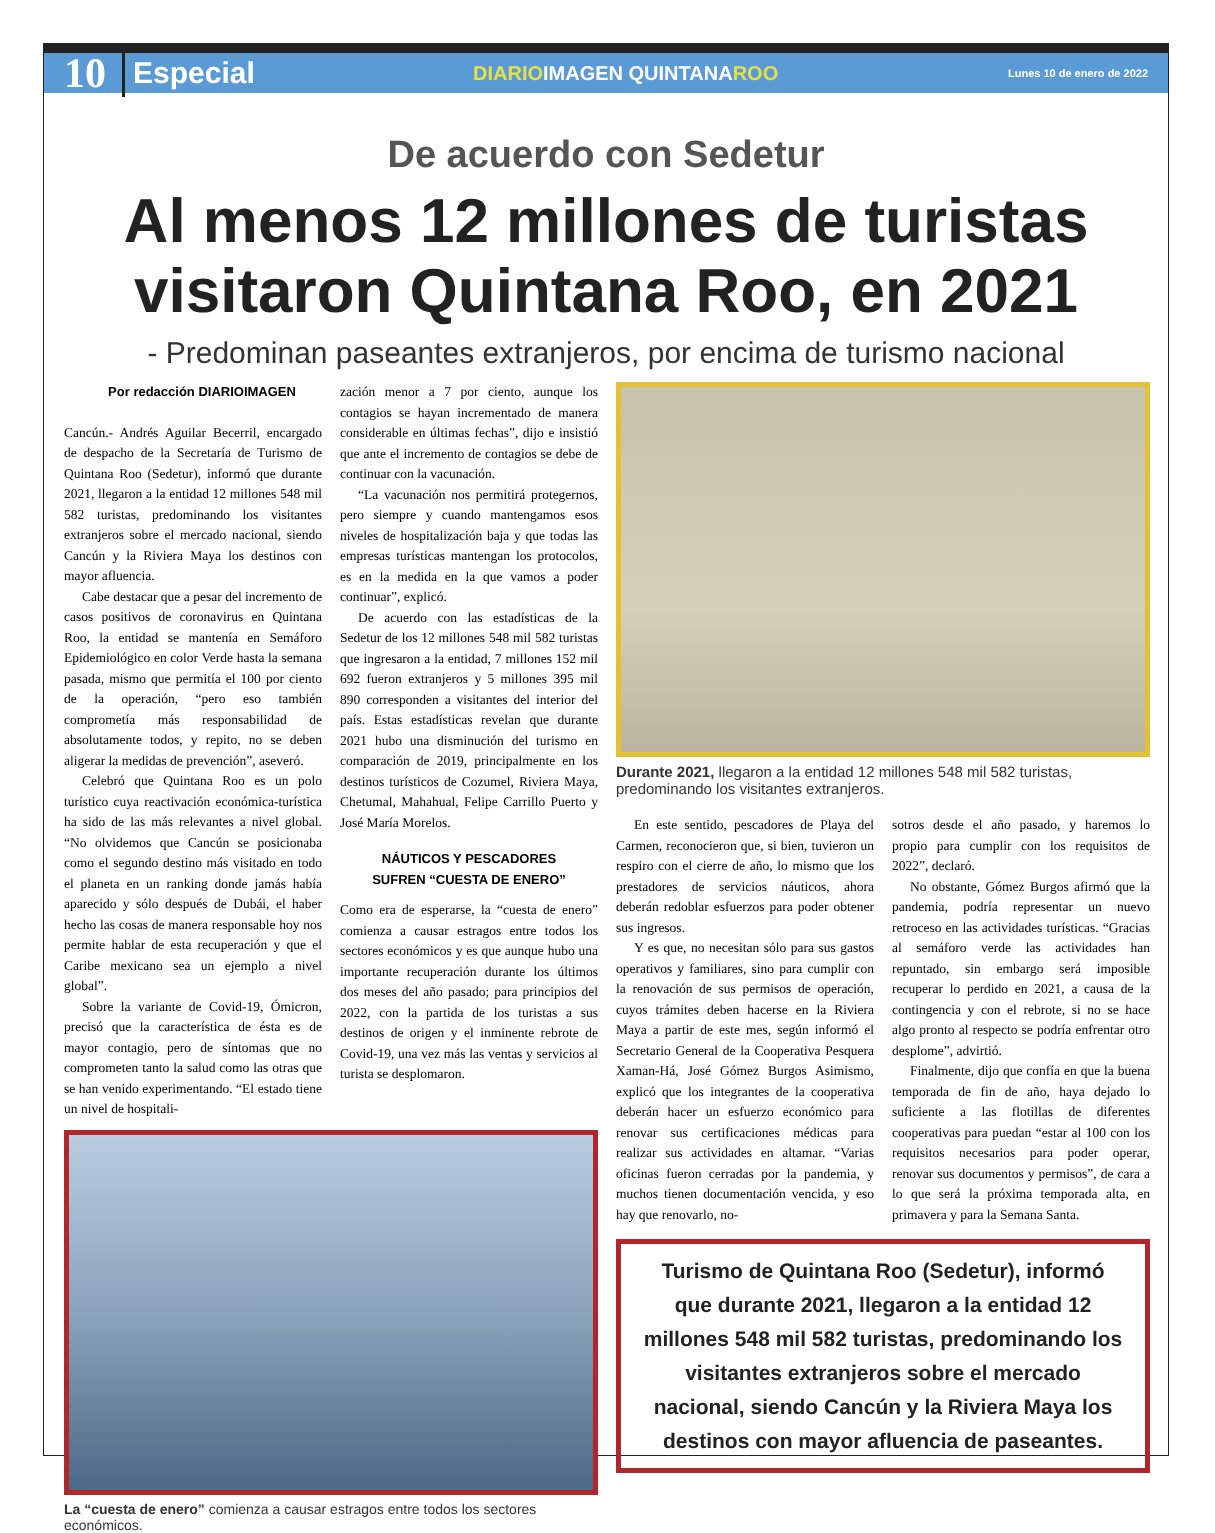10 Especial DIARIOIMAGEN QUINTANAROO Lunes 10 de enero de 2022
De acuerdo con Sedetur
Al menos 12 millones de turistas visitaron Quintana Roo, en 2021
- Predominan paseantes extranjeros, por encima de turismo nacional
Por redacción DIARIOIMAGEN
Cancún.- Andrés Aguilar Becerril, encargado de despacho de la Secretaría de Turismo de Quintana Roo (Sedetur), informó que durante 2021, llegaron a la entidad 12 millones 548 mil 582 turistas, predominando los visitantes extranjeros sobre el mercado nacional, siendo Cancún y la Riviera Maya los destinos con mayor afluencia.
Cabe destacar que a pesar del incremento de casos positivos de coronavirus en Quintana Roo, la entidad se mantenía en Semáforo Epidemiológico en color Verde hasta la semana pasada, mismo que permitía el 100 por ciento de la operación, “pero eso también comprometía más responsabilidad de absolutamente todos, y repito, no se deben aligerar la medidas de prevención”, aseveró.
Celebró que Quintana Roo es un polo turístico cuya reactivación económica-turística ha sido de las más relevantes a nivel global. “No olvidemos que Cancún se posicionaba como el segundo destino más visitado en todo el planeta en un ranking donde jamás había aparecido y sólo después de Dubái, el haber hecho las cosas de manera responsable hoy nos permite hablar de esta recuperación y que el Caribe mexicano sea un ejemplo a nivel global”.
Sobre la variante de Covid-19, Ómicron, precisó que la característica de ésta es de mayor contagio, pero de síntomas que no comprometen tanto la salud como las otras que se han venido experimentando. “El estado tiene un nivel de hospitali-
zación menor a 7 por ciento, aunque los contagios se hayan incrementado de manera considerable en últimas fechas”, dijo e insistió que ante el incremento de contagios se debe de continuar con la vacunación.
“La vacunación nos permitirá protegernos, pero siempre y cuando mantengamos esos niveles de hospitalización baja y que todas las empresas turísticas mantengan los protocolos, es en la medida en la que vamos a poder continuar”, explicó.
De acuerdo con las estadísticas de la Sedetur de los 12 millones 548 mil 582 turistas que ingresaron a la entidad, 7 millones 152 mil 692 fueron extranjeros y 5 millones 395 mil 890 corresponden a visitantes del interior del país. Estas estadísticas revelan que durante 2021 hubo una disminución del turismo en comparación de 2019, principalmente en los destinos turísticos de Cozumel, Riviera Maya, Chetumal, Mahahual, Felipe Carrillo Puerto y José María Morelos.
NÁUTICOS Y PESCADORES
SUFREN “CUESTA DE ENERO”
Como era de esperarse, la “cuesta de enero” comienza a causar estragos entre todos los sectores económicos y es que aunque hubo una importante recuperación durante los últimos dos meses del año pasado; para principios del 2022, con la partida de los turistas a sus destinos de origen y el inminente rebrote de Covid-19, una vez más las ventas y servicios al turista se desplomaron.
La “cuesta de enero” comienza a causar estragos entre todos los sectores económicos.
Durante 2021, llegaron a la entidad 12 millones 548 mil 582 turistas, predominando los visitantes extranjeros.
En este sentido, pescadores de Playa del Carmen, reconocieron que, si bien, tuvieron un respiro con el cierre de año, lo mismo que los prestadores de servicios náuticos, ahora deberán redoblar esfuerzos para poder obtener sus ingresos.
Y es que, no necesitan sólo para sus gastos operativos y familiares, sino para cumplir con la renovación de sus permisos de operación, cuyos trámites deben hacerse en la Riviera Maya a partir de este mes, según informó el Secretario General de la Cooperativa Pesquera Xaman-Há, José Gómez Burgos Asimismo, explicó que los integrantes de la cooperativa deberán hacer un esfuerzo económico para renovar sus certificaciones médicas para realizar sus actividades en altamar. “Varias oficinas fueron cerradas por la pandemia, y muchos tienen documentación vencida, y eso hay que renovarlo, no-
sotros desde el año pasado, y haremos lo propio para cumplir con los requisitos de 2022”, declaró.
No obstante, Gómez Burgos afirmó que la pandemia, podría representar un nuevo retroceso en las actividades turísticas. “Gracias al semáforo verde las actividades han repuntado, sin embargo será imposible recuperar lo perdido en 2021, a causa de la contingencia y con el rebrote, si no se hace algo pronto al respecto se podría enfrentar otro desplome”, advirtió.
Finalmente, dijo que confía en que la buena temporada de fin de año, haya dejado lo suficiente a las flotillas de diferentes cooperativas para puedan “estar al 100 con los requisitos necesarios para poder operar, renovar sus documentos y permisos”, de cara a lo que será la próxima temporada alta, en primavera y para la Semana Santa.
Turismo de Quintana Roo (Sedetur), informó que durante 2021, llegaron a la entidad 12 millones 548 mil 582 turistas, predominando los visitantes extranjeros sobre el mercado nacional, siendo Cancún y la Riviera Maya los destinos con mayor afluencia de paseantes.